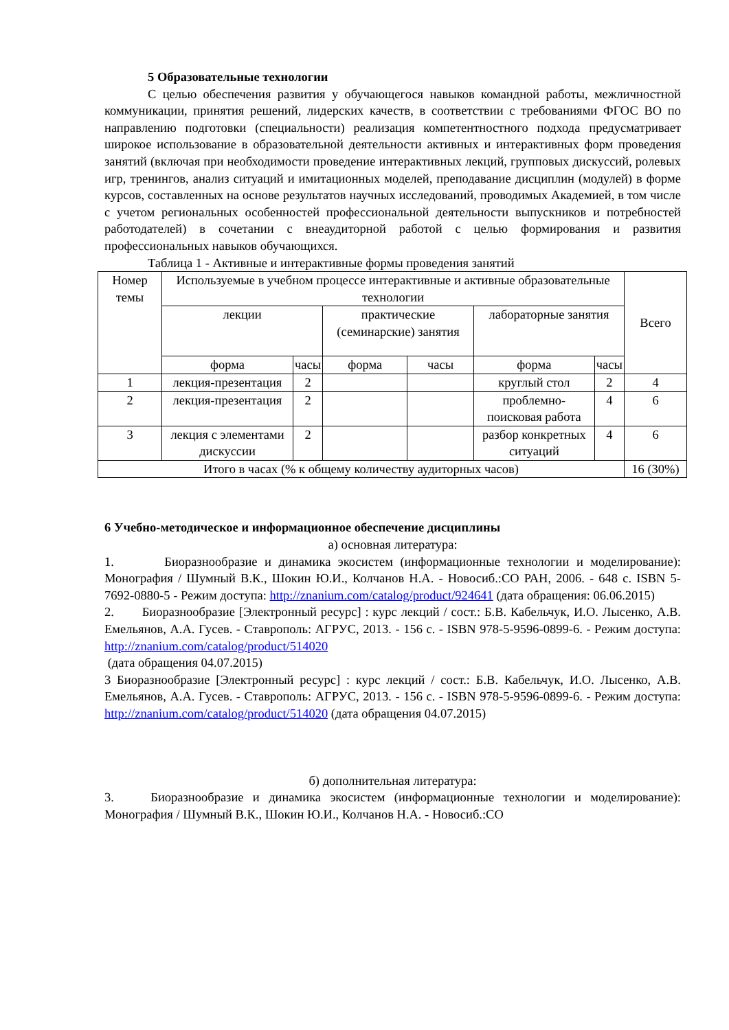5 Образовательные технологии
С целью обеспечения развития у обучающегося навыков командной работы, межличностной коммуникации, принятия решений, лидерских качеств, в соответствии с требованиями ФГОС ВО по направлению подготовки (специальности) реализация компетентностного подхода предусматривает широкое использование в образовательной деятельности активных и интерактивных форм проведения занятий (включая при необходимости проведение интерактивных лекций, групповых дискуссий, ролевых игр, тренингов, анализ ситуаций и имитационных моделей, преподавание дисциплин (модулей) в форме курсов, составленных на основе результатов научных исследований, проводимых Академией, в том числе с учетом региональных особенностей профессиональной деятельности выпускников и потребностей работодателей) в сочетании с внеаудиторной работой с целью формирования и развития профессиональных навыков обучающихся.
Таблица 1 - Активные и интерактивные формы проведения занятий
| Номер темы | Используемые в учебном процессе интерактивные и активные образовательные технологии | | | | | | Всего |
| --- | --- | --- | --- | --- | --- | --- | --- |
| | лекции | | практические (семинарские) занятия | | лабораторные занятия | | |
| | форма | часы | форма | часы | форма | часы | |
| 1 | лекция-презентация | 2 | | | круглый стол | 2 | 4 |
| 2 | лекция-презентация | 2 | | | проблемно-поисковая работа | 4 | 6 |
| 3 | лекция с элементами дискуссии | 2 | | | разбор конкретных ситуаций | 4 | 6 |
| Итого в часах (% к общему количеству аудиторных часов) | | | | | | | 16 (30%) |
6 Учебно-методическое и информационное обеспечение дисциплины
а) основная литература:
1. Биоразнообразие и динамика экосистем (информационные технологии и моделирование): Монография / Шумный В.К., Шокин Ю.И., Колчанов Н.А. - Новосиб.:СО РАН, 2006. - 648 с. ISBN 5-7692-0880-5 - Режим доступа: http://znanium.com/catalog/product/924641 (дата обращения: 06.06.2015)
2. Биоразнообразие [Электронный ресурс] : курс лекций / сост.: Б.В. Кабельчук, И.О. Лысенко, А.В. Емельянов, А.А. Гусев. - Ставрополь: АГРУС, 2013. - 156 с. - ISBN 978-5-9596-0899-6. - Режим доступа: http://znanium.com/catalog/product/514020
(дата обращения 04.07.2015)
3 Биоразнообразие [Электронный ресурс] : курс лекций / сост.: Б.В. Кабельчук, И.О. Лысенко, А.В. Емельянов, А.А. Гусев. - Ставрополь: АГРУС, 2013. - 156 с. - ISBN 978-5-9596-0899-6. - Режим доступа: http://znanium.com/catalog/product/514020 (дата обращения 04.07.2015)
б) дополнительная литература:
3. Биоразнообразие и динамика экосистем (информационные технологии и моделирование): Монография / Шумный В.К., Шокин Ю.И., Колчанов Н.А. - Новосиб.:СО